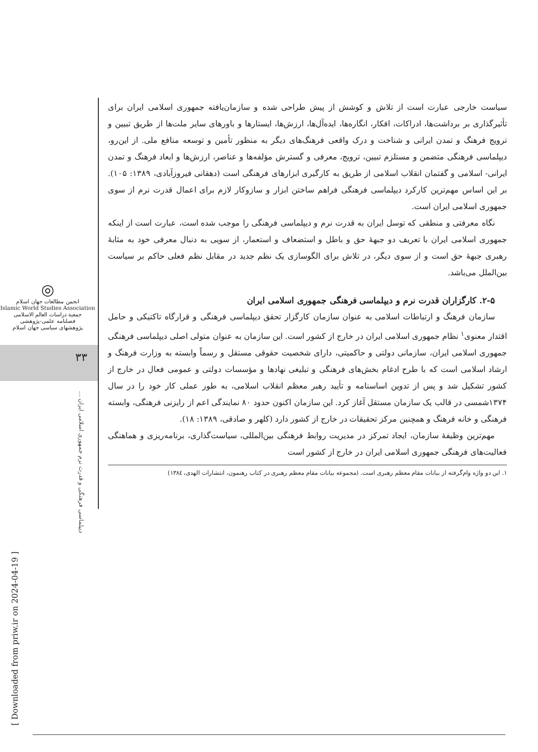◎
انجمن مطالعات جهان اسلام
Islamic World Studies Association
جمعیة دراسات العالم الاسلامی
فصلنامه علمی-پژوهشی
پژوهشهای سیاسی جهان اسلام
۳۳
دیپلماسی فرهنگی و قدرت نرم جمهوری اسلامی ایران ...
[ Downloaded from priw.ir on 2024-04-19 ]
سیاست خارجی عبارت است از تلاش و کوشش از پیش طراحی شده و سازمان‌یافته جمهوری اسلامی ایران برای تأثیرگذاری بر برداشت‌ها، ادراکات، افکار، انگاره‌ها، ایده‌آل‌ها، ارزش‌ها، ایستارها و باورهای سایر ملت‌ها از طریق تبیین و ترویج فرهنگ و تمدن ایرانی و شناخت و درک واقعی فرهنگ‌های دیگر به منظور تأمین و توسعه منافع ملی. از این‌رو، دیپلماسی فرهنگی متضمن و مستلزم تبیین، ترویج، معرفی و گسترش مؤلفه‌ها و عناصر، ارزش‌ها و ابعاد فرهنگ و تمدن ایرانی- اسلامی و گفتمان انقلاب اسلامی از طریق به کارگیری ابزارهای فرهنگی است (دهقانی فیروزآبادی، ۱۳۸۹: ۱۰۵). بر این اساس مهم‌ترین کارکرد دیپلماسی فرهنگی فراهم ساختن ابزار و سازوکار لازم برای اعمال قدرت نرم از سوی جمهوری اسلامی ایران است.
نگاه معرفتی و منطقی که توسل ایران به قدرت نرم و دیپلماسی فرهنگی را موجب شده است، عبارت است از اینکه جمهوری اسلامی ایران با تعریف دو جبههٔ حق و باطل و استضعاف و استعمار، از سویی به دنبال معرفی خود به مثابهٔ رهبری جبههٔ حق است و از سوی دیگر، در تلاش برای الگوسازی یک نظم جدید در مقابل نظم فعلی حاکم بر سیاست بین‌الملل می‌باشد.
۲-۵. کارگزاران قدرت نرم و دیپلماسی فرهنگی جمهوری اسلامی ایران
سازمان فرهنگ و ارتباطات اسلامی به عنوان سازمان کارگزار تحقق دیپلماسی فرهنگی و قرارگاه تاکتیکی و حامل اقتدار معنوی<sup>۱</sup> نظام جمهوری اسلامی ایران در خارج از کشور است. این سازمان به عنوان متولی اصلی دیپلماسی فرهنگی جمهوری اسلامی ایران، سازمانی دولتی و حاکمیتی، دارای شخصیت حقوقی مستقل و رسماً وابسته به وزارت فرهنگ و ارشاد اسلامی است که با طرح ادغام بخش‌های فرهنگی و تبلیغی نهادها و مؤسسات دولتی و عمومی فعال در خارج از کشور تشکیل شد و پس از تدوین اساسنامه و تأیید رهبر معظم انقلاب اسلامی، به طور عملی کار خود را در سال ۱۳۷۴شمسی در قالب یک سازمان مستقل آغاز کرد. این سازمان اکنون حدود ۸۰ نمایندگی اعم از رایزنی فرهنگی، وابسته فرهنگی و خانه فرهنگ و همچنین مرکز تحقیقات در خارج از کشور دارد (کلهر و صادقی، ۱۳۸۹: ۱۸).
مهم‌ترین وظیفهٔ سازمان، ایجاد تمرکز در مدیریت روابط فرهنگی بین‌المللی، سیاست‌گذاری، برنامه‌ریزی و هماهنگی فعالیت‌های فرهنگی جمهوری اسلامی ایران در خارج از کشور است
۱. این دو واژه وام‌گرفته از بیانات مقام معظم رهبری است. (مجموعه بیانات مقام معظم رهبری در کتاب رهنمون، انتشارات الهدی، ۱۳۸٤)